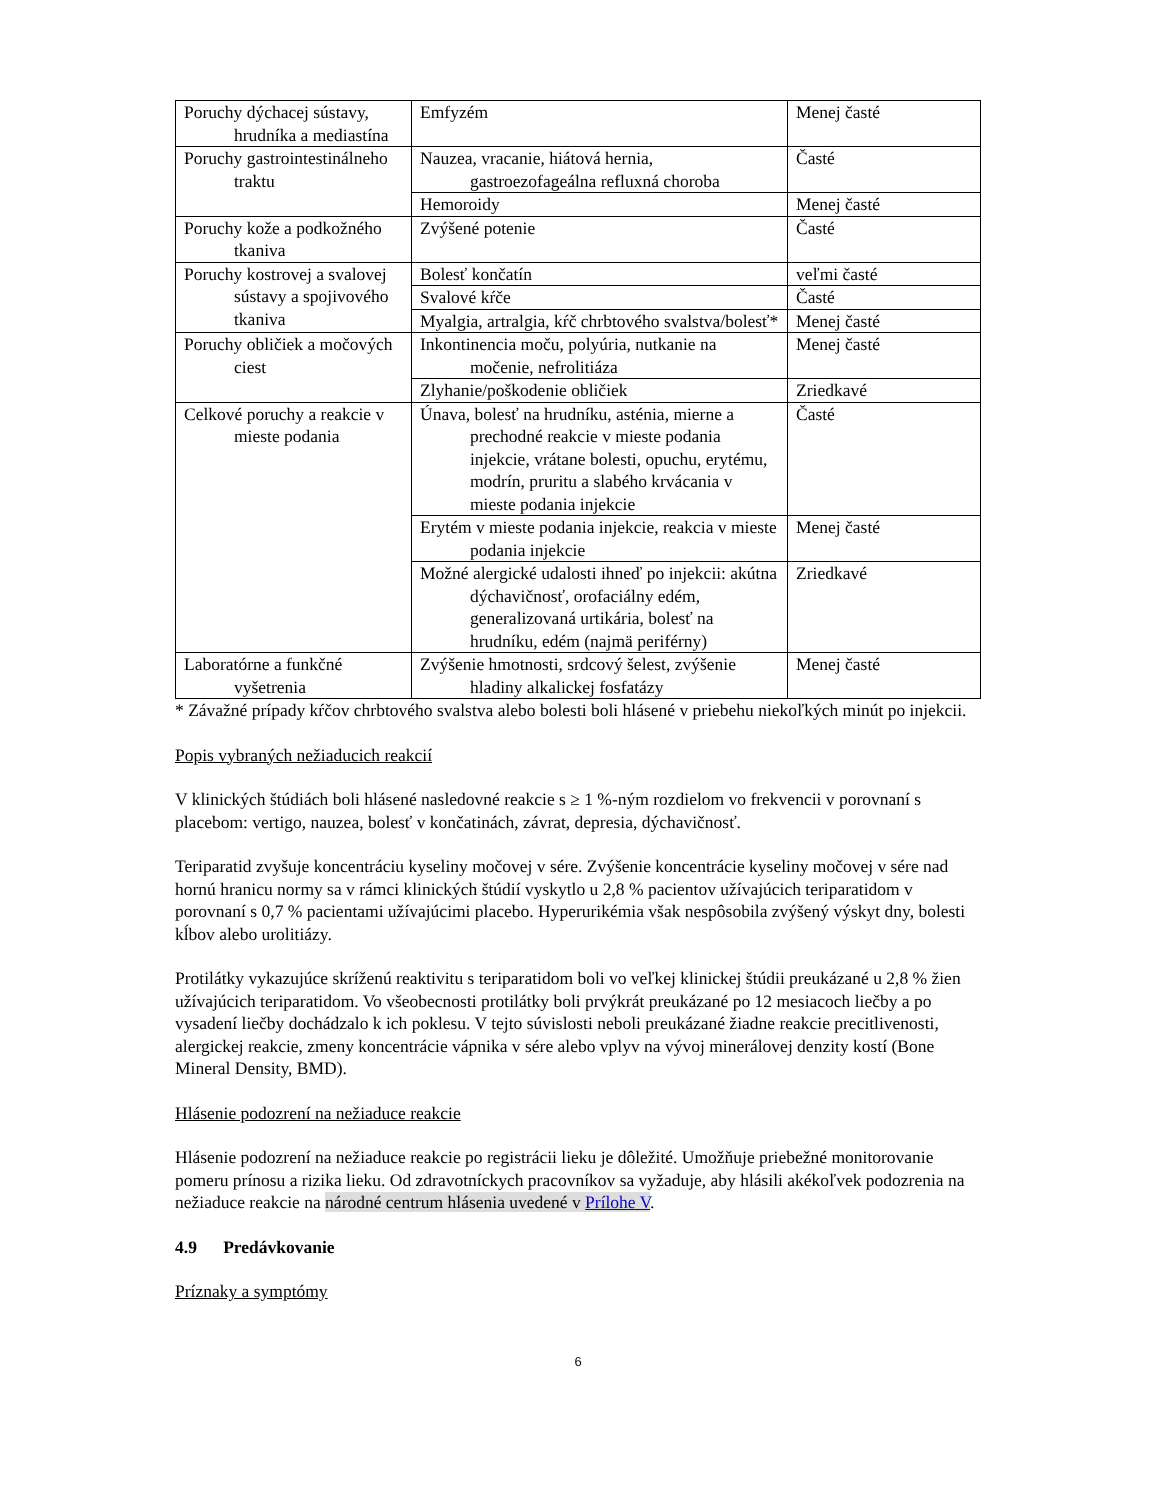| Poruchy dýchacej sústavy, hrudníka a mediastína | Emfyzém | Menej časté |
| Poruchy gastrointestinálneho traktu | Nauzea, vracanie, hiátová hernia, gastroezofageálna refluxná choroba | Časté |
| | Hemoroidy | Menej časté |
| Poruchy kože a podkožného tkaniva | Zvýšené potenie | Časté |
| Poruchy kostrovej a svalovej sústavy a spojivového tkaniva | Bolesť končatín | veľmi časté |
| | Svalové kŕče | Časté |
| | Myalgia, artralgia, kŕč chrbtového svalstva/bolesť* | Menej časté |
| Poruchy obličiek a močových ciest | Inkontinencia moču, polyúria, nutkanie na močenie, nefrolitiáza | Menej časté |
| | Zlyhanie/poškodenie obličiek | Zriedkavé |
| Celkové poruchy a reakcie v mieste podania | Únava, bolesť na hrudníku, asténia, mierne a prechodné reakcie v mieste podania injekcie, vrátane bolesti, opuchu, erytému, modrín, pruritu a slabého krvácania v mieste podania injekcie | Časté |
| | Erytém v mieste podania injekcie, reakcia v mieste podania injekcie | Menej časté |
| | Možné alergické udalosti ihneď po injekcii: akútna dýchavičnosť, orofaciálny edém, generalizovaná urtikária, bolesť na hrudníku, edém (najmä periférny) | Zriedkavé |
| Laboratórne a funkčné vyšetrenia | Zvýšenie hmotnosti, srdcový šelest, zvýšenie hladiny alkalickej fosfatázy | Menej časté |
* Závažné prípady kŕčov chrbtového svalstva alebo bolesti boli hlásené v priebehu niekoľkých minút po injekcii.
Popis vybraných nežiaducich reakcií
V klinických štúdiách boli hlásené nasledovné reakcie s ≥ 1 %-ným rozdielom vo frekvencii v porovnaní s placebom: vertigo, nauzea, bolesť v končatinách, závrat, depresia, dýchavičnosť.
Teriparatid zvyšuje koncentráciu kyseliny močovej v sére. Zvýšenie koncentrácie kyseliny močovej v sére nad hornú hranicu normy sa v rámci klinických štúdií vyskytlo u 2,8 % pacientov užívajúcich teriparatidom v porovnaní s 0,7 % pacientami užívajúcimi placebo. Hyperurikémia však nespôsobila zvýšený výskyt dny, bolesti kĺbov alebo urolitiázy.
Protilátky vykazujúce skríženú reaktivitu s teriparatidom boli vo veľkej klinickej štúdii preukázané u 2,8 % žien užívajúcich teriparatidom. Vo všeobecnosti protilátky boli prvýkrát preukázané po 12 mesiacoch liečby a po vysadení liečby dochádzalo k ich poklesu. V tejto súvislosti neboli preukázané žiadne reakcie precitlivenosti, alergickej reakcie, zmeny koncentrácie vápnika v sére alebo vplyv na vývoj minerálovej denzity kostí (Bone Mineral Density, BMD).
Hlásenie podozrení na nežiaduce reakcie
Hlásenie podozrení na nežiaduce reakcie po registrácii lieku je dôležité. Umožňuje priebežné monitorovanie pomeru prínosu a rizika lieku. Od zdravotníckych pracovníkov sa vyžaduje, aby hlásili akékoľvek podozrenia na nežiaduce reakcie na národné centrum hlásenia uvedené v Prílohe V.
4.9 Predávkovanie
Príznaky a symptómy
6